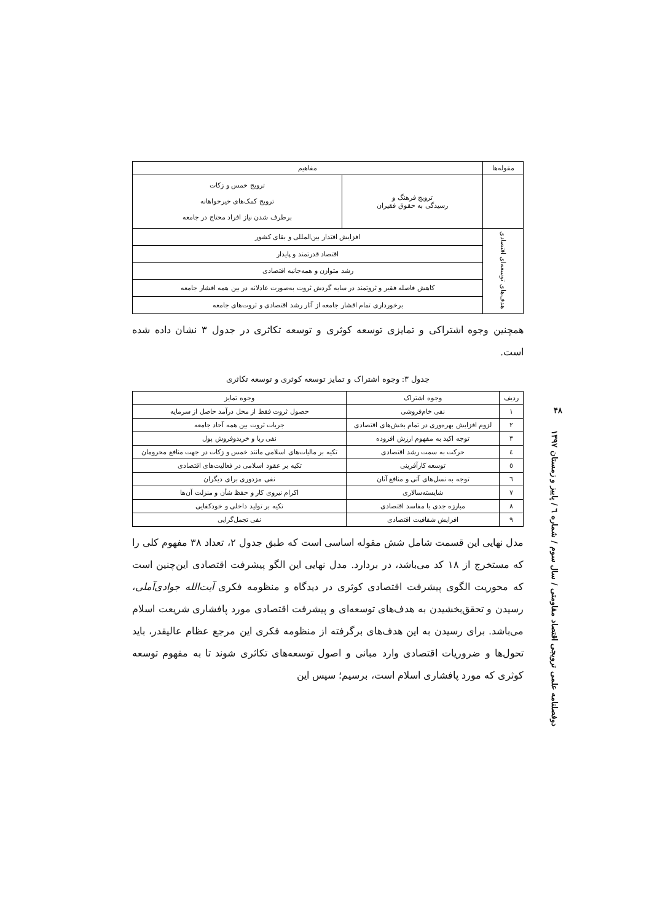| مقوله‌ها | مفاهیم | |
| --- | --- | --- |
| | ترویج فرهنگ و رسیدگی به حقوق فقیران | ترویج خمس و زکات ترویج کمک‌های خیرخواهانه برطرف شدن نیاز افراد محتاج در جامعه |
| هدف‌های توسعه‌ای اقتصادی | افزایش اقتدار بین‌المللی و بقای کشور | |
| | اقتصاد قدرتمند و پایدار | |
| | رشد متوازن و همه‌جانبه اقتصادی | |
| | کاهش فاصله فقیر و ثروتمند در سایه گردش ثروت به‌صورت عادلانه در بین همه اقشار جامعه | |
| | برخورداری تمام اقشار جامعه از آثار رشد اقتصادی و ثروت‌های جامعه | |
همچنین وجوه اشتراکی و تمایزی توسعه کوثری و توسعه تکاثری در جدول ۳ نشان داده شده است.
جدول ۳: وجوه اشتراک و تمایز توسعه کوثری و توسعه تکاثری
| ردیف | وجوه اشتراک | وجوه تمایز |
| --- | --- | --- |
| ۱ | نفی خام‌فروشی | حصول ثروت فقط از محل درآمد حاصل از سرمایه |
| ۲ | لزوم افزایش بهره‌وری در تمام بخش‌های اقتصادی | جریات ثروت بین همه آحاد جامعه |
| ۳ | توجه اکید به مفهوم ارزش افزوده | نفی ربا و خریدوفروش پول |
| ٤ | حرکت به سمت رشد اقتصادی | تکیه بر مالیات‌های اسلامی مانند خمس و زکات در جهت منافع محرومان |
| ٥ | توسعه کارآفرینی | تکیه بر عقود اسلامی در فعالیت‌های اقتصادی |
| ٦ | توجه به نسل‌های آتی و منافع آنان | نفی مزدوری برای دیگران |
| ۷ | شایسته‌سالاری | اکرام نیروی کار و حفظ شأن و منزلت آن‌ها |
| ۸ | مبارزه جدی با مفاسد اقتصادی | تکیه بر تولید داخلی و خودکفایی |
| ۹ | افزایش شفافیت اقتصادی | نفی تجمل‌گرایی |
مدل نهایی این قسمت شامل شش مقوله اساسی است که طبق جدول ۲، تعداد ۳۸ مفهوم کلی را که مستخرج از ۱۸ کد می‌باشد، در بردارد. مدل نهایی این الگو پیشرفت اقتصادی این‌چنین است که محوریت الگوی پیشرفت اقتصادی کوثری در دیدگاه و منظومه فکری آیت‌الله جوادی‌آملی، رسیدن و تحقق‌بخشیدن به هدف‌های توسعه‌ای و پیشرفت اقتصادی مورد پافشاری شریعت اسلام می‌باشد. برای رسیدن به این هدف‌های برگرفته از منظومه فکری این مرجع عظام عالیقدر، باید تحول‌ها و ضروریات اقتصادی وارد مبانی و اصول توسعه‌های تکاثری شوند تا به مفهوم توسعه کوثری که مورد پافشاری اسلام است، برسیم؛ سپس این
۴۸
دوفصلنامه علمی ترویجی اقتصاد مقاومتی / سال سوم / شماره ٦ / پاییز و زمستان ۱۳۹۷